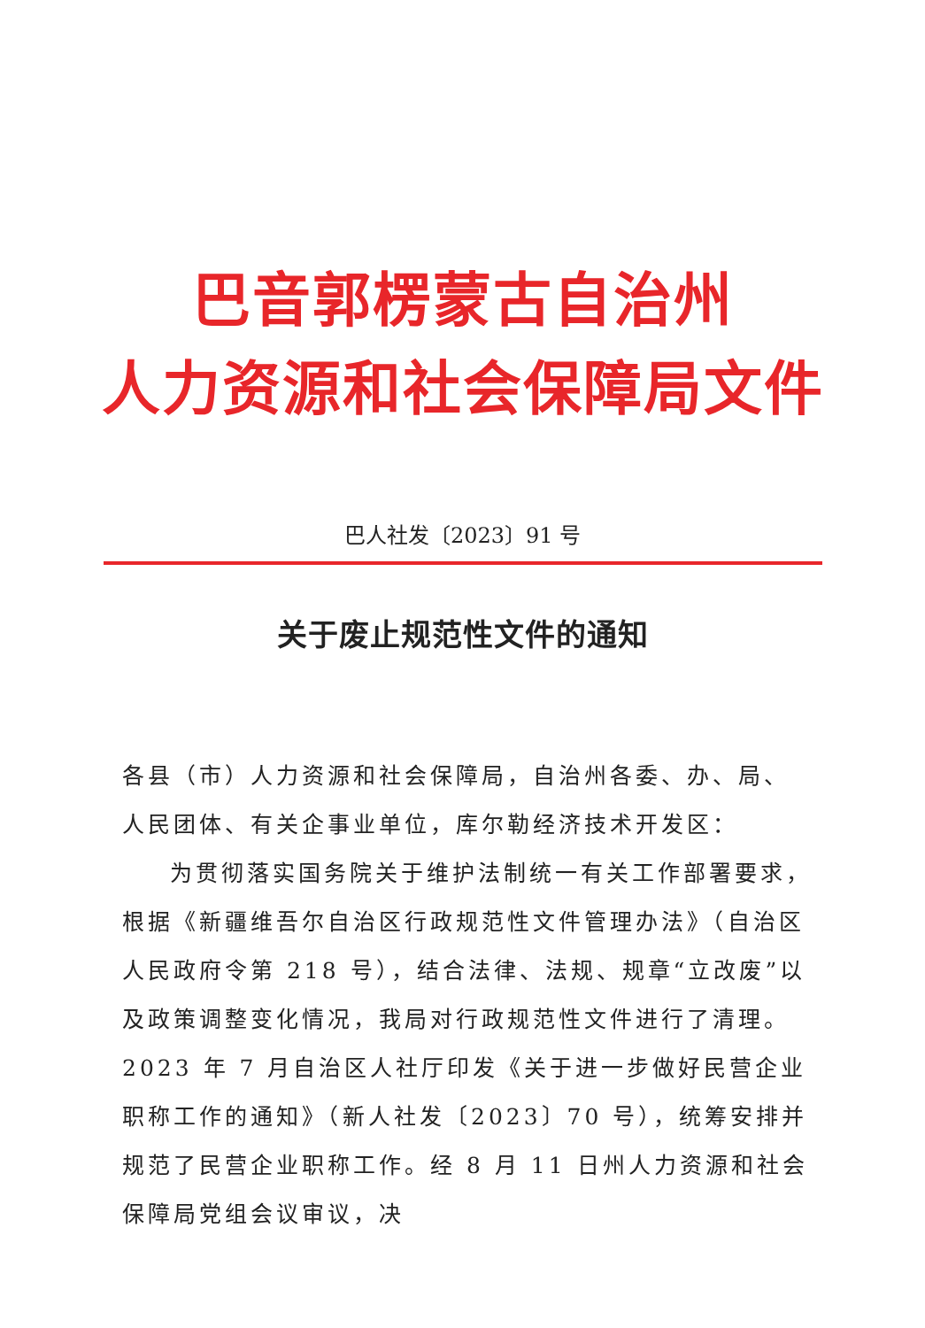巴音郭楞蒙古自治州
人力资源和社会保障局文件
巴人社发〔2023〕91 号
关于废止规范性文件的通知
各县（市）人力资源和社会保障局，自治州各委、办、局、人民团体、有关企事业单位，库尔勒经济技术开发区：
为贯彻落实国务院关于维护法制统一有关工作部署要求，根据《新疆维吾尔自治区行政规范性文件管理办法》（自治区人民政府令第 218 号），结合法律、法规、规章“立改废”以及政策调整变化情况，我局对行政规范性文件进行了清理。2023 年 7 月自治区人社厅印发《关于进一步做好民营企业职称工作的通知》（新人社发〔2023〕70 号），统筹安排并规范了民营企业职称工作。经 8 月 11 日州人力资源和社会保障局党组会议审议，决